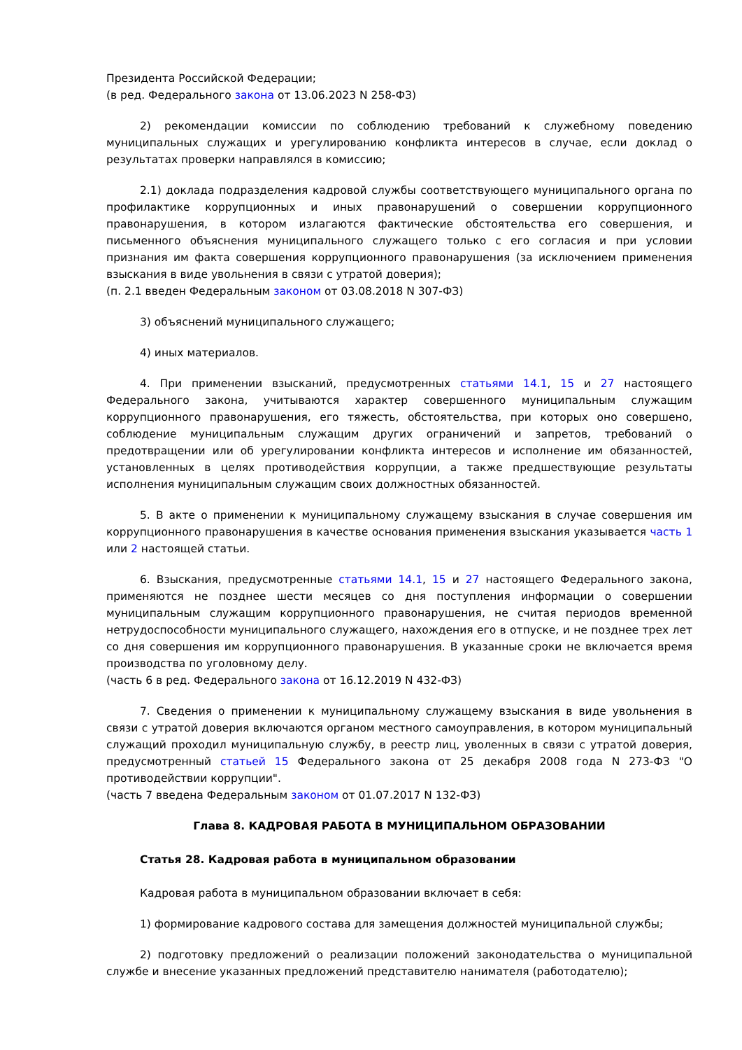Президента Российской Федерации;
(в ред. Федерального закона от 13.06.2023 N 258-ФЗ)
2) рекомендации комиссии по соблюдению требований к служебному поведению муниципальных служащих и урегулированию конфликта интересов в случае, если доклад о результатах проверки направлялся в комиссию;
2.1) доклада подразделения кадровой службы соответствующего муниципального органа по профилактике коррупционных и иных правонарушений о совершении коррупционного правонарушения, в котором излагаются фактические обстоятельства его совершения, и письменного объяснения муниципального служащего только с его согласия и при условии признания им факта совершения коррупционного правонарушения (за исключением применения взыскания в виде увольнения в связи с утратой доверия);
(п. 2.1 введен Федеральным законом от 03.08.2018 N 307-ФЗ)
3) объяснений муниципального служащего;
4) иных материалов.
4. При применении взысканий, предусмотренных статьями 14.1, 15 и 27 настоящего Федерального закона, учитываются характер совершенного муниципальным служащим коррупционного правонарушения, его тяжесть, обстоятельства, при которых оно совершено, соблюдение муниципальным служащим других ограничений и запретов, требований о предотвращении или об урегулировании конфликта интересов и исполнение им обязанностей, установленных в целях противодействия коррупции, а также предшествующие результаты исполнения муниципальным служащим своих должностных обязанностей.
5. В акте о применении к муниципальному служащему взыскания в случае совершения им коррупционного правонарушения в качестве основания применения взыскания указывается часть 1 или 2 настоящей статьи.
6. Взыскания, предусмотренные статьями 14.1, 15 и 27 настоящего Федерального закона, применяются не позднее шести месяцев со дня поступления информации о совершении муниципальным служащим коррупционного правонарушения, не считая периодов временной нетрудоспособности муниципального служащего, нахождения его в отпуске, и не позднее трех лет со дня совершения им коррупционного правонарушения. В указанные сроки не включается время производства по уголовному делу.
(часть 6 в ред. Федерального закона от 16.12.2019 N 432-ФЗ)
7. Сведения о применении к муниципальному служащему взыскания в виде увольнения в связи с утратой доверия включаются органом местного самоуправления, в котором муниципальный служащий проходил муниципальную службу, в реестр лиц, уволенных в связи с утратой доверия, предусмотренный статьей 15 Федерального закона от 25 декабря 2008 года N 273-ФЗ "О противодействии коррупции".
(часть 7 введена Федеральным законом от 01.07.2017 N 132-ФЗ)
Глава 8. КАДРОВАЯ РАБОТА В МУНИЦИПАЛЬНОМ ОБРАЗОВАНИИ
Статья 28. Кадровая работа в муниципальном образовании
Кадровая работа в муниципальном образовании включает в себя:
1) формирование кадрового состава для замещения должностей муниципальной службы;
2) подготовку предложений о реализации положений законодательства о муниципальной службе и внесение указанных предложений представителю нанимателя (работодателю);